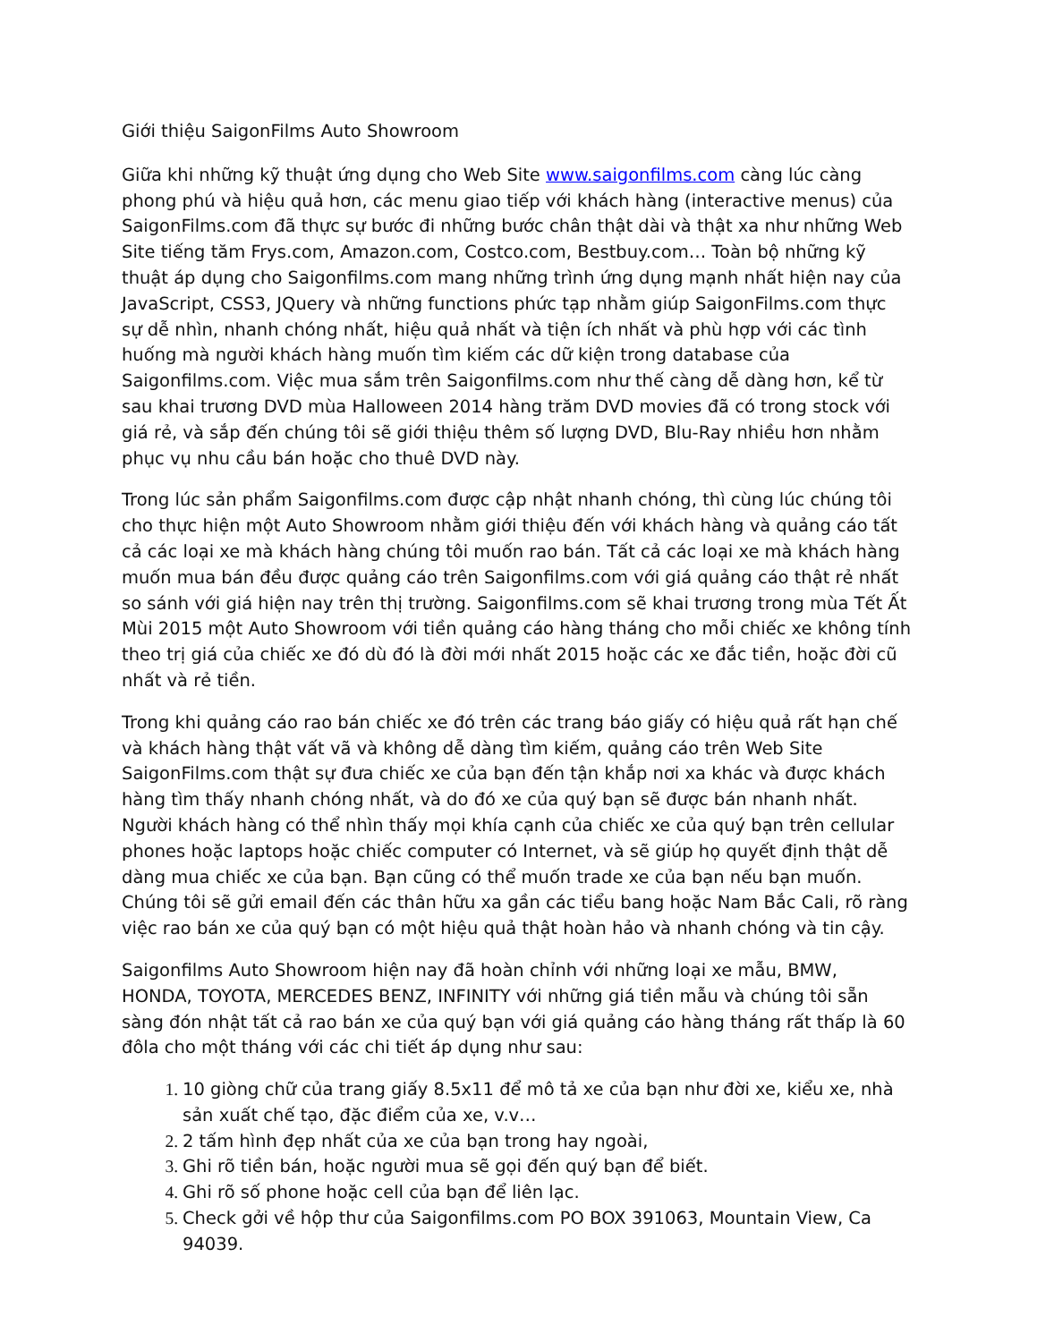Giới thiệu SaigonFilms Auto Showroom
Giữa khi những kỹ thuật ứng dụng cho Web Site www.saigonfilms.com càng lúc càng phong phú và hiệu quả hơn, các menu giao tiếp với khách hàng (interactive menus) của SaigonFilms.com đã thực sự bước đi những bước chân thật dài và thật xa như những Web Site tiếng tăm Frys.com, Amazon.com, Costco.com, Bestbuy.com… Toàn bộ những kỹ thuật áp dụng cho Saigonfilms.com mang những trình ứng dụng mạnh nhất hiện nay của JavaScript, CSS3, JQuery và những functions phức tạp nhằm giúp SaigonFilms.com thực sự dễ nhìn, nhanh chóng nhất, hiệu quả nhất và tiện ích nhất và phù hợp với các tình huống mà người khách hàng muốn tìm kiếm các dữ kiện trong database của Saigonfilms.com. Việc mua sắm trên Saigonfilms.com như thế càng dễ dàng hơn, kể từ sau khai trương DVD mùa Halloween 2014 hàng trăm DVD movies đã có trong stock với giá rẻ, và sắp đến chúng tôi sẽ giới thiệu thêm số lượng DVD, Blu-Ray nhiều hơn nhằm phục vụ nhu cầu bán hoặc cho thuê DVD này.
Trong lúc sản phẩm Saigonfilms.com được cập nhật nhanh chóng, thì cùng lúc chúng tôi cho thực hiện một Auto Showroom nhằm giới thiệu đến với khách hàng và quảng cáo tất cả các loại xe mà khách hàng chúng tôi muốn rao bán. Tất cả các loại xe mà khách hàng muốn mua bán đều được quảng cáo trên Saigonfilms.com với giá quảng cáo thật rẻ nhất so sánh với giá hiện nay trên thị trường. Saigonfilms.com sẽ khai trương trong mùa Tết Ất Mùi 2015 một Auto Showroom với tiền quảng cáo hàng tháng cho mỗi chiếc xe không tính theo trị giá của chiếc xe đó dù đó là đời mới nhất 2015 hoặc các xe đắc tiền, hoặc đời cũ nhất và rẻ tiền.
Trong khi quảng cáo rao bán chiếc xe đó trên các trang báo giấy có hiệu quả rất hạn chế và khách hàng thật vất vã và không dễ dàng tìm kiếm, quảng cáo trên Web Site SaigonFilms.com thật sự đưa chiếc xe của bạn đến tận khắp nơi xa khác và được khách hàng tìm thấy nhanh chóng nhất, và do đó xe của quý bạn sẽ được bán nhanh nhất. Người khách hàng có thể nhìn thấy mọi khía cạnh của chiếc xe của quý bạn trên cellular phones hoặc laptops hoặc chiếc computer có Internet, và sẽ giúp họ quyết định thật dễ dàng mua chiếc xe của bạn. Bạn cũng có thể muốn trade xe của bạn nếu bạn muốn. Chúng tôi sẽ gửi email đến các thân hữu xa gần các tiểu bang hoặc Nam Bắc Cali, rõ ràng việc rao bán xe của quý bạn có một hiệu quả thật hoàn hảo và nhanh chóng và tin cậy.
Saigonfilms Auto Showroom hiện nay đã hoàn chỉnh với những loại xe mẫu, BMW, HONDA, TOYOTA, MERCEDES BENZ, INFINITY với những giá tiền mẫu và chúng tôi sẵn sàng đón nhật tất cả rao bán xe của quý bạn với giá quảng cáo hàng tháng rất thấp là 60 đôla cho một tháng với các chi tiết áp dụng như sau:
10 giòng chữ của trang giấy 8.5x11 để mô tả xe của bạn như đời xe, kiểu xe, nhà sản xuất chế tạo, đặc điểm của xe, v.v…
2 tấm hình đẹp nhất của xe của bạn trong hay ngoài,
Ghi rõ tiền bán, hoặc người mua sẽ gọi đến quý bạn để biết.
Ghi rõ số phone hoặc cell của bạn để liên lạc.
Check gởi về hộp thư của Saigonfilms.com PO BOX 391063, Mountain View, Ca 94039.